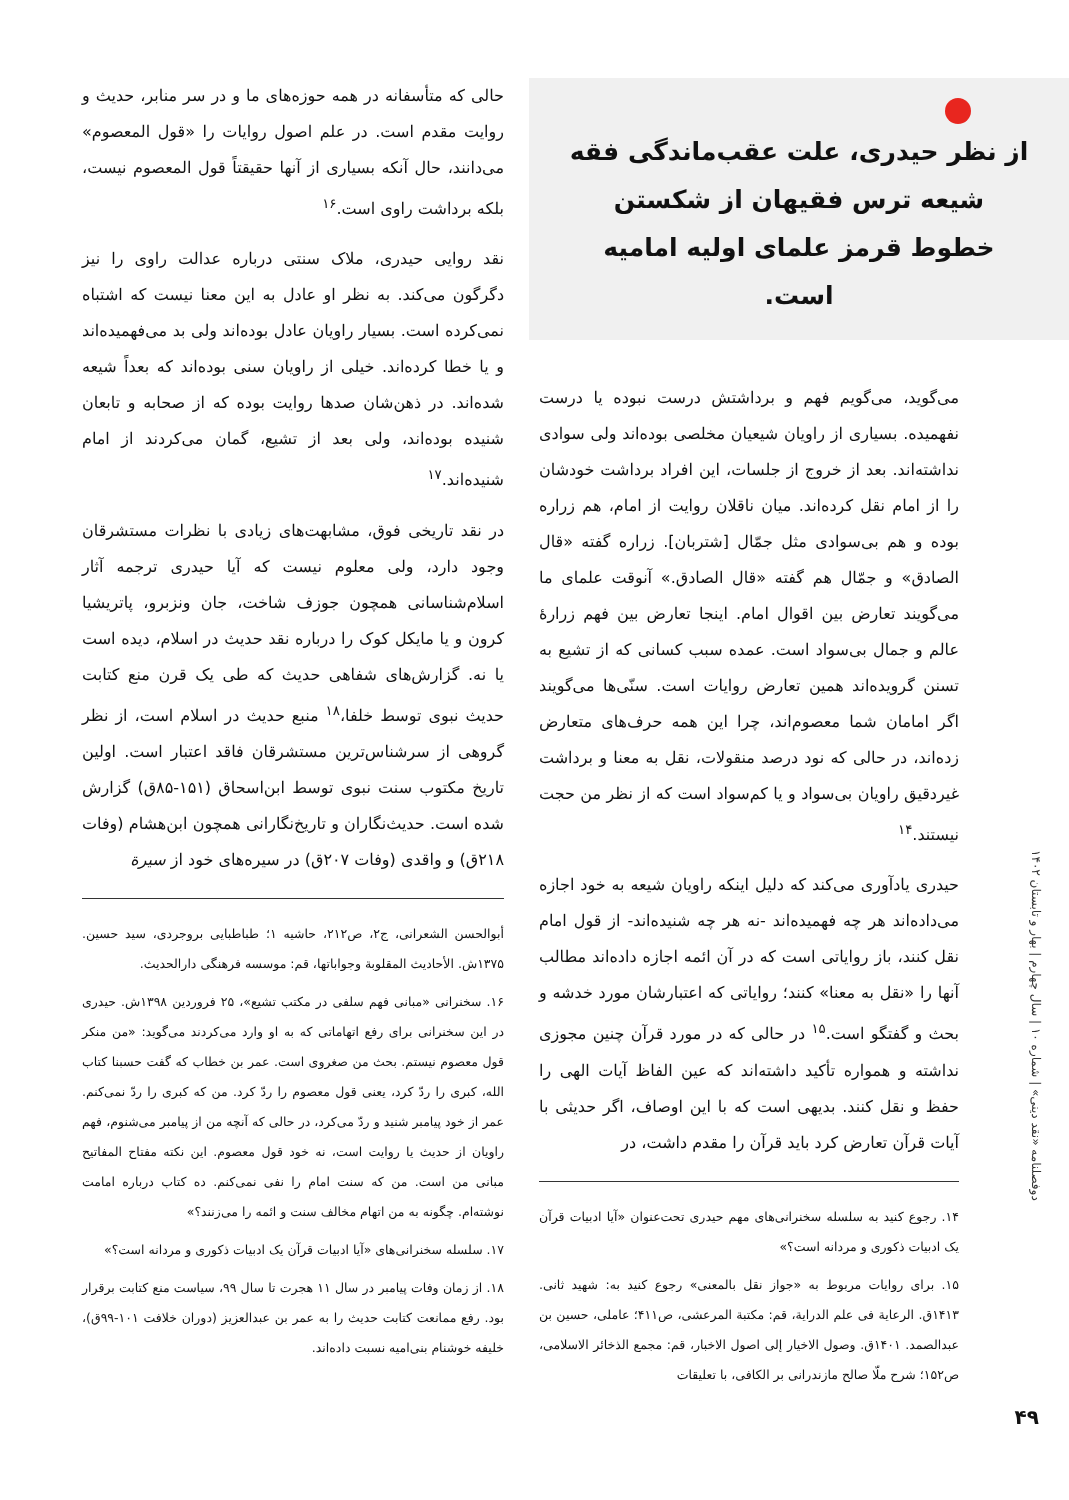از نظر حیدری، علت عقب‌ماندگی فقه شیعه ترس فقیهان از شکستن خطوط قرمز علمای اولیه امامیه است.
می‌گوید، می‌گویم فهم و برداشتش درست نبوده یا درست نفهمیده. بسیاری از راویان شیعیان مخلصی بوده‌اند ولی سوادی نداشته‌اند. بعد از خروج از جلسات، این افراد برداشت خودشان را از امام نقل کرده‌اند. میان ناقلان روایت از امام، هم زراره بوده و هم بی‌سوادی مثل جمّال [شتربان]. زراره گفته «قال الصادق» و جمّال هم گفته «قال الصادق.» آنوقت علمای ما می‌گویند تعارض بین اقوال امام. اینجا تعارض بین فهم زرارهٔ عالم و جمال بی‌سواد است. عمده سبب کسانی که از تشیع به تسنن گرویده‌اند همین تعارض روایات است. سنّی‌ها می‌گویند اگر امامان شما معصوم‌اند، چرا این همه حرف‌های متعارض زده‌اند، در حالی که نود درصد منقولات، نقل به معنا و برداشت غیردقیق راویان بی‌سواد و یا کم‌سواد است که از نظر من حجت نیستند.<sup>۱۴</sup>
حیدری یادآوری می‌کند که دلیل اینکه راویان شیعه به خود اجازه می‌داده‌اند هر چه فهمیده‌اند -نه هر چه شنیده‌اند- از قول امام نقل کنند، باز روایاتی است که در آن ائمه اجازه داده‌اند مطالب آنها را «نقل به معنا» کنند؛ روایاتی که اعتبارشان مورد خدشه و بحث و گفتگو است.<sup>۱۵</sup> در حالی که در مورد قرآن چنین مجوزی نداشته و همواره تأکید داشته‌اند که عین الفاظ آیات الهی را حفظ و نقل کنند. بدیهی است که با این اوصاف، اگر حدیثی با آیات قرآن تعارض کرد باید قرآن را مقدم داشت، در
۱۴. رجوع کنید به سلسله سخنرانی‌های مهم حیدری تحت‌عنوان «آیا ادبیات قرآن یک ادبیات ذکوری و مردانه است؟»
۱۵. برای روایات مربوط به «جواز نقل بالمعنی» رجوع کنید به: شهید ثانی. ۱۴۱۳ق. الرعایة فی علم الدرایة، قم: مکتبة المرعشی، ص۴۱۱؛ عاملی، حسین بن عبدالصمد. ۱۴۰۱ق. وصول الاخیار إلی اصول الاخبار، قم: مجمع الذخائر الاسلامی، ص۱۵۲؛ شرح ملّا صالح مازندرانی بر الکافی، با تعلیقات
حالی که متأسفانه در همه حوزه‌های ما و در سر منابر، حدیث و روایت مقدم است. در علم اصول روایات را «قول المعصوم» می‌دانند، حال آنکه بسیاری از آنها حقیقتاً قول المعصوم نیست، بلکه برداشت راوی است.<sup>۱۶</sup>
نقد روایی حیدری، ملاک سنتی درباره عدالت راوی را نیز دگرگون می‌کند. به نظر او عادل به این معنا نیست که اشتباه نمی‌کرده است. بسیار راویان عادل بوده‌اند ولی بد می‌فهمیده‌اند و یا خطا کرده‌اند. خیلی از راویان سنی بوده‌اند که بعداً شیعه شده‌اند. در ذهن‌شان صدها روایت بوده که از صحابه و تابعان شنیده بوده‌اند، ولی بعد از تشیع، گمان می‌کردند از امام شنیده‌اند.<sup>۱۷</sup>
در نقد تاریخی فوق، مشابهت‌های زیادی با نظرات مستشرقان وجود دارد، ولی معلوم نیست که آیا حیدری ترجمه آثار اسلام‌شناسانی همچون جوزف شاخت، جان ونزبرو، پاتریشیا کرون و یا مایکل کوک را درباره نقد حدیث در اسلام، دیده است یا نه. گزارش‌های شفاهی حدیث که طی یک قرن منع کتابت حدیث نبوی توسط خلفا،<sup>۱۸</sup> منبع حدیث در اسلام است، از نظر گروهی از سرشناس‌ترین مستشرقان فاقد اعتبار است. اولین تاریخ مکتوب سنت نبوی توسط ابن‌اسحاق (۱۵۱-۸۵ق) گزارش شده است. حدیث‌نگاران و تاریخ‌نگارانی همچون ابن‌هشام (وفات ۲۱۸ق) و واقدی (وفات ۲۰۷ق) در سیره‌های خود از سیرة
أبوالحسن الشعرانی، ج۲، ص۲۱۲، حاشیه ۱؛ طباطبایی بروجردی، سید حسین. ۱۳۷۵ش. الأحادیث المقلوبة وجواباتها، قم: موسسه فرهنگی دارالحدیث.
۱۶. سخنرانی «مبانی فهم سلفی در مکتب تشیع»، ۲۵ فروردین ۱۳۹۸ش. حیدری در این سخنرانی برای رفع اتهاماتی که به او وارد می‌کردند می‌گوید: «من منکر قول معصوم نیستم. بحث من صغروی است. عمر بن خطاب که گفت حسبنا کتاب الله، کبری را ردّ کرد، یعنی قول معصوم را ردّ کرد. من که کبری را ردّ نمی‌کنم. عمر از خود پیامبر شنید و ردّ می‌کرد، در حالی که آنچه من از پیامبر می‌شنوم، فهم راویان از حدیث یا روایت است، نه خود قول معصوم. این نکته مفتاح المفاتیح مبانی من است. من که سنت امام را نفی نمی‌کنم. ده کتاب درباره امامت نوشته‌ام. چگونه به من اتهام مخالف سنت و ائمه را می‌زنند؟»
۱۷. سلسله سخنرانی‌های «آیا ادبیات قرآن یک ادبیات ذکوری و مردانه است؟»
۱۸. از زمان وفات پیامبر در سال ۱۱ هجرت تا سال ۹۹، سیاست منع کتابت برقرار بود. رفع ممانعت کتابت حدیث را به عمر بن عبدالعزیز (دوران خلافت ۱۰۱-۹۹ق)، خلیفه خوشنام بنی‌امیه نسبت داده‌اند.
دوفصلنامه «نقد دینی» | شماره ۱۰ | سال چهارم | بهار و تابستان ۱۴۰۲
۴۹